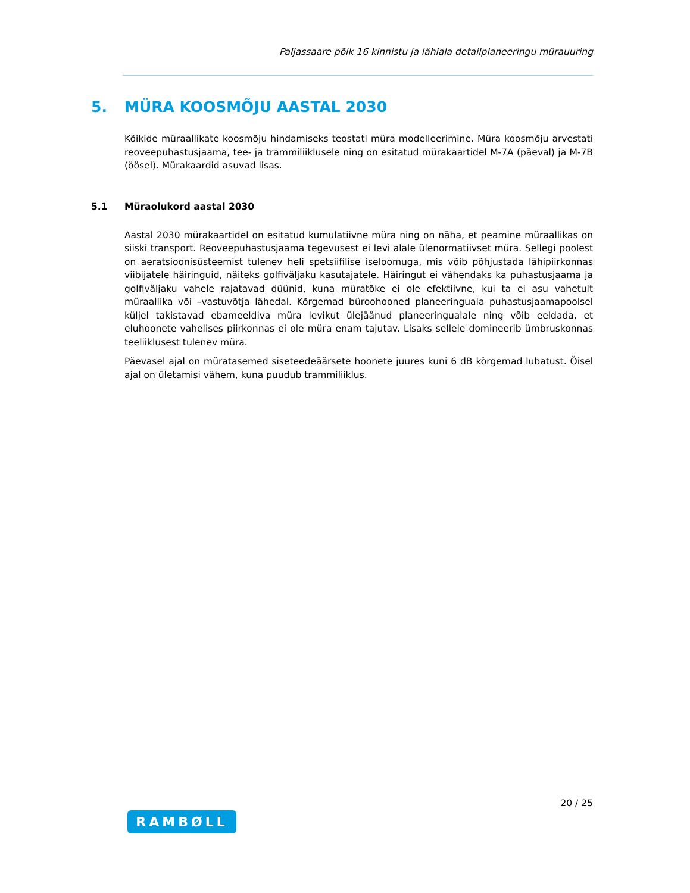Paljassaare põik 16 kinnistu ja lähiala detailplaneeringu mürauuring
5. MÜRA KOOSMÕJU AASTAL 2030
Kõikide müraallikate koosmõju hindamiseks teostati müra modelleerimine. Müra koosmõju arvestati reoveepuhastusjaama, tee- ja trammiliiklusele ning on esitatud mürakaartidel M-7A (päeval) ja M-7B (öösel). Mürakaardid asuvad lisas.
5.1 Müraolukord aastal 2030
Aastal 2030 mürakaartidel on esitatud kumulatiivne müra ning on näha, et peamine müraallikas on siiski transport. Reoveepuhastusjaama tegevusest ei levi alale ülenormatiivset müra. Sellegi poolest on aeratsioonisüsteemist tulenev heli spetsiifilise iseloomuga, mis võib põhjustada lähipiirkonnas viibijatele häiringuid, näiteks golfiväljaku kasutajatele. Häiringut ei vähendaks ka puhastusjaama ja golfiväljaku vahele rajatavad düünid, kuna müratõke ei ole efektiivne, kui ta ei asu vahetult müraallika või –vastuvõtja lähedal. Kõrgemad büroohooned planeeringuala puhastusjaamapoolsel küljel takistavad ebameeldiva müra levikut ülejäänud planeeringualale ning võib eeldada, et eluhoonete vahelises piirkonnas ei ole müra enam tajutav. Lisaks sellele domineerib ümbruskonnas teeliiklusest tulenev müra.
Päevasel ajal on müratasemed siseteedeäärsete hoonete juures kuni 6 dB kõrgemad lubatust. Öisel ajal on ületamisi vähem, kuna puudub trammiliiklus.
20 / 25
RAMBØLL